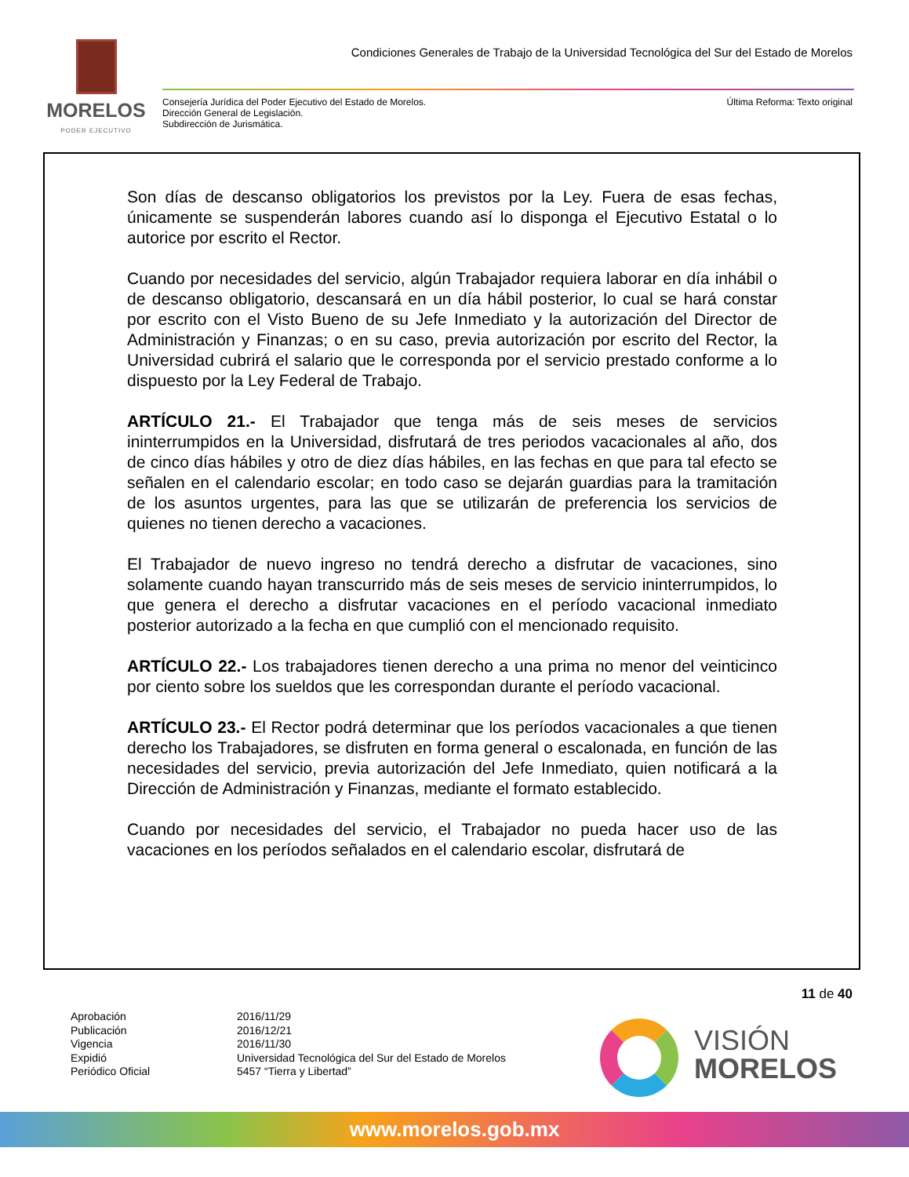MORELOS
PODER EJECUTIVO
Condiciones Generales de Trabajo de la Universidad Tecnológica del Sur del Estado de Morelos
Consejería Jurídica del Poder Ejecutivo del Estado de Morelos.
Dirección General de Legislación.
Subdirección de Jurismática.
Última Reforma: Texto original
Son días de descanso obligatorios los previstos por la Ley. Fuera de esas fechas, únicamente se suspenderán labores cuando así lo disponga el Ejecutivo Estatal o lo autorice por escrito el Rector.
Cuando por necesidades del servicio, algún Trabajador requiera laborar en día inhábil o de descanso obligatorio, descansará en un día hábil posterior, lo cual se hará constar por escrito con el Visto Bueno de su Jefe Inmediato y la autorización del Director de Administración y Finanzas; o en su caso, previa autorización por escrito del Rector, la Universidad cubrirá el salario que le corresponda por el servicio prestado conforme a lo dispuesto por la Ley Federal de Trabajo.
ARTÍCULO 21.- El Trabajador que tenga más de seis meses de servicios ininterrumpidos en la Universidad, disfrutará de tres periodos vacacionales al año, dos de cinco días hábiles y otro de diez días hábiles, en las fechas en que para tal efecto se señalen en el calendario escolar; en todo caso se dejarán guardias para la tramitación de los asuntos urgentes, para las que se utilizarán de preferencia los servicios de quienes no tienen derecho a vacaciones.
El Trabajador de nuevo ingreso no tendrá derecho a disfrutar de vacaciones, sino solamente cuando hayan transcurrido más de seis meses de servicio ininterrumpidos, lo que genera el derecho a disfrutar vacaciones en el período vacacional inmediato posterior autorizado a la fecha en que cumplió con el mencionado requisito.
ARTÍCULO 22.- Los trabajadores tienen derecho a una prima no menor del veinticinco por ciento sobre los sueldos que les correspondan durante el período vacacional.
ARTÍCULO 23.- El Rector podrá determinar que los períodos vacacionales a que tienen derecho los Trabajadores, se disfruten en forma general o escalonada, en función de las necesidades del servicio, previa autorización del Jefe Inmediato, quien notificará a la Dirección de Administración y Finanzas, mediante el formato establecido.
Cuando por necesidades del servicio, el Trabajador no pueda hacer uso de las vacaciones en los períodos señalados en el calendario escolar, disfrutará de
11 de 40
Aprobación
2016/11/29
Publicación
2016/12/21
Vigencia
2016/11/30
Expidió
Universidad Tecnológica del Sur del Estado de Morelos
Periódico Oficial
5457 “Tierra y Libertad”
VISIÓN
MORELOS
www.morelos.gob.mx